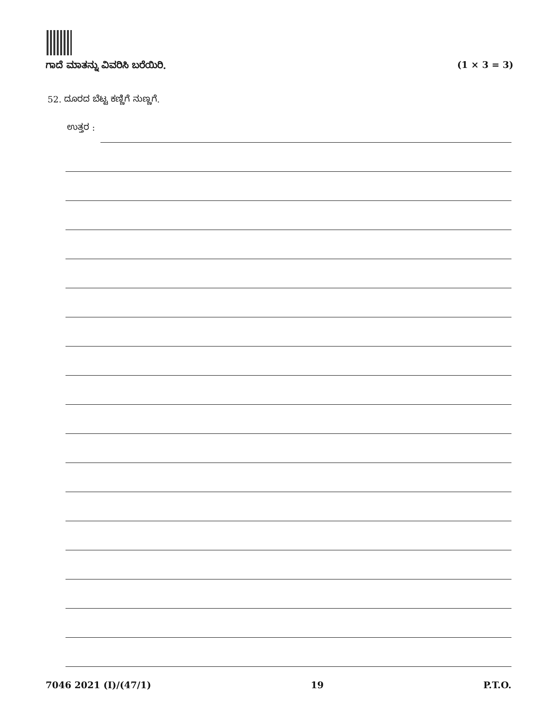ಗಾದೆ ಮಾತನ್ನು ವಿವರಿಸಿ ಬರೆಯಿರಿ. (1 × 3 = 3)
52. ದೂರದ ಬೆಟ್ಟ ಕಣ್ಣಿಗೆ ನುಣ್ಣಗೆ.
ಉತ್ತರ :
7046 2021 (I)/(47/1) 19 P.T.O.